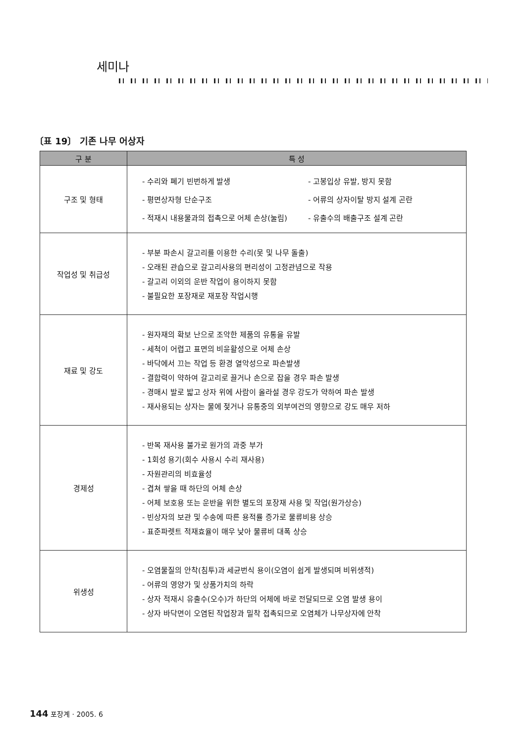세미나
〔표 19〕 기존 나무 어상자
| 구 분 | 특 성 |
| --- | --- |
| 구조 및 형태 | - 수리와 폐기 빈번하게 발생 - 고봉입상 유발, 방지 못함 - 평면상자형 단순구조 - 어류의 상자이탈 방지 설계 곤란 - 적재시 내용물과의 접촉으로 어체 손상(눌림) - 유출수의 배출구조 설계 곤란 |
| 작업성 및 취급성 | - 부분 파손시 갈고리를 이용한 수리(못 및 나무 돌출) - 오래된 관습으로 갈고리사용의 편리성이 고정관념으로 작용 - 갈고리 이외의 운반 작업이 용이하지 못함 - 불필요한 포장재로 재포장 작업시행 |
| 재료 및 강도 | - 원자재의 확보 난으로 조악한 제품의 유통을 유발 - 세척이 어렵고 표면의 비윤활성으로 어체 손상 - 바닥에서 끄는 작업 등 환경 열악성으로 파손발생 - 결합력이 약하여 갈고리로 끌거나 손으로 잡을 경우 파손 발생 - 경매시 발로 밟고 상자 위에 사람이 올라설 경우 강도가 약하여 파손 발생 - 재사용되는 상자는 물에 젖거나 유통중의 외부여건의 영향으로 강도 매우 저하 |
| 경제성 | - 반복 재사용 불가로 원가의 과중 부가 - 1회성 용기(회수 사용시 수리 재사용) - 자원관리의 비효율성 - 겹쳐 쌓을 때 하단의 어체 손상 - 어체 보호용 또는 운반을 위한 별도의 포장재 사용 및 작업(원가상승) - 빈상자의 보관 및 수송에 따른 용적률 증가로 물류비용 상승 - 표준파렛트 적재효율이 매우 낮아 물류비 대폭 상승 |
| 위생성 | - 오염물질의 안착(침투)과 세균번식 용이(오염이 쉽게 발생되며 비위생적) - 어류의 영양가 및 상품가치의 하락 - 상자 적재시 유출수(오수)가 하단의 어체에 바로 전달되므로 오염 발생 용이 - 상자 바닥면이 오염된 작업장과 밀착 접촉되므로 오염체가 나무상자에 안착 |
144 포장계 · 2005. 6